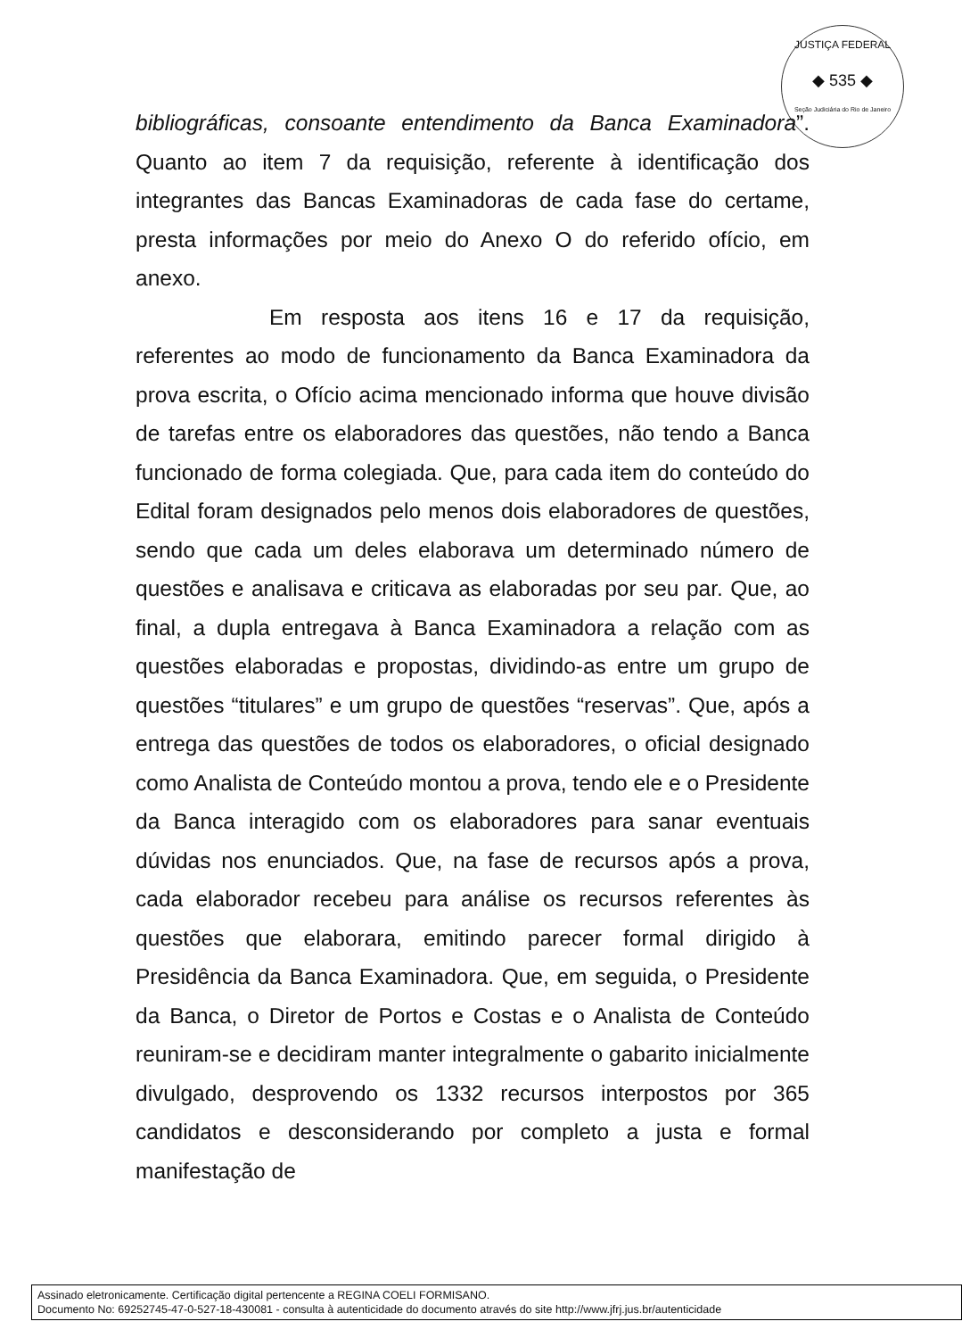JUSTIÇA FEDERAL
◆ 535 ◆
Seção Judiciária do Rio de Janeiro
bibliográficas, consoante entendimento da Banca Examinadora”. Quanto ao item 7 da requisição, referente à identificação dos integrantes das Bancas Examinadoras de cada fase do certame, presta informações por meio do Anexo O do referido ofício, em anexo.
Em resposta aos itens 16 e 17 da requisição, referentes ao modo de funcionamento da Banca Examinadora da prova escrita, o Ofício acima mencionado informa que houve divisão de tarefas entre os elaboradores das questões, não tendo a Banca funcionado de forma colegiada. Que, para cada item do conteúdo do Edital foram designados pelo menos dois elaboradores de questões, sendo que cada um deles elaborava um determinado número de questões e analisava e criticava as elaboradas por seu par. Que, ao final, a dupla entregava à Banca Examinadora a relação com as questões elaboradas e propostas, dividindo-as entre um grupo de questões “titulares” e um grupo de questões “reservas”. Que, após a entrega das questões de todos os elaboradores, o oficial designado como Analista de Conteúdo montou a prova, tendo ele e o Presidente da Banca interagido com os elaboradores para sanar eventuais dúvidas nos enunciados. Que, na fase de recursos após a prova, cada elaborador recebeu para análise os recursos referentes às questões que elaborara, emitindo parecer formal dirigido à Presidência da Banca Examinadora. Que, em seguida, o Presidente da Banca, o Diretor de Portos e Costas e o Analista de Conteúdo reuniram-se e decidiram manter integralmente o gabarito inicialmente divulgado, desprovendo os 1332 recursos interpostos por 365 candidatos e desconsiderando por completo a justa e formal manifestação de
Assinado eletronicamente. Certificação digital pertencente a REGINA COELI FORMISANO.
Documento No: 69252745-47-0-527-18-430081 - consulta à autenticidade do documento através do site http://www.jfrj.jus.br/autenticidade